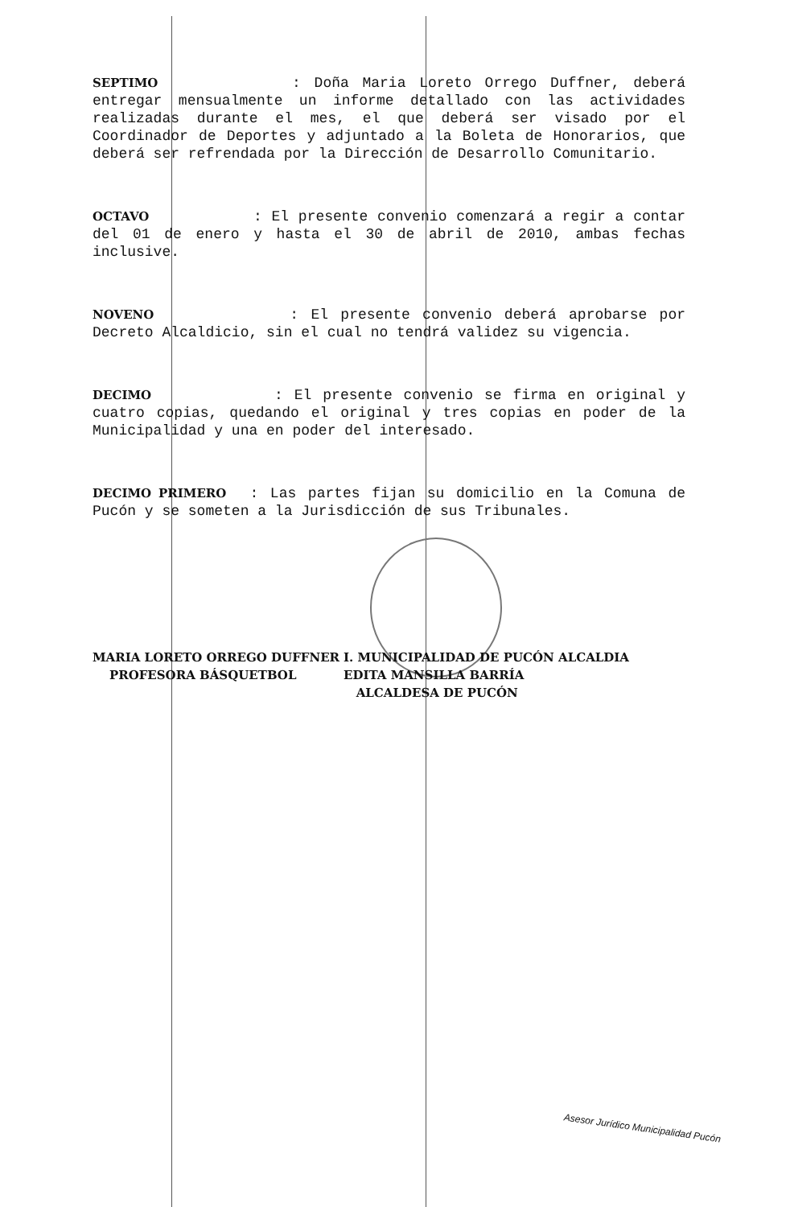SEPTIMO : Doña Maria Loreto Orrego Duffner, deberá entregar mensualmente un informe detallado con las actividades realizadas durante el mes, el que deberá ser visado por el Coordinador de Deportes y adjuntado a la Boleta de Honorarios, que deberá ser refrendada por la Dirección de Desarrollo Comunitario.
OCTAVO : El presente convenio comenzará a regir a contar del 01 de enero y hasta el 30 de abril de 2010, ambas fechas inclusive.
NOVENO : El presente convenio deberá aprobarse por Decreto Alcaldicio, sin el cual no tendrá validez su vigencia.
DECIMO : El presente convenio se firma en original y cuatro copias, quedando el original y tres copias en poder de la Municipalidad y una en poder del interesado.
DECIMO PRIMERO : Las partes fijan su domicilio en la Comuna de Pucón y se someten a la Jurisdicción de sus Tribunales.
MARIA LORETO ORREGO DUFFNER
PROFESORA BÁSQUETBOL
I. MUNICIPALIDAD DE PUCÓN ALCALDIA
EDITA MANSILLA BARRÍA
ALCALDESA DE PUCÓN
Asesor Jurídico Municipalidad Pucón